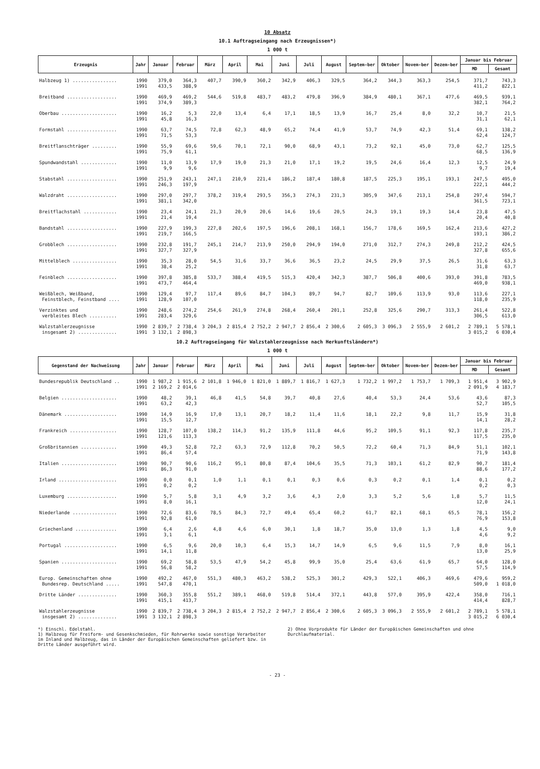10 Absatz
10.1 Auftragseingang nach Erzeugnissen*)
1 000 t
| Erzeugnis | Jahr | Januar | Februar | März | April | Mai | Juni | Juli | August | Septem-ber | Oktober | Novem-ber | Dezem-ber | Januar bis Februar | |
| --- | --- | --- | --- | --- | --- | --- | --- | --- | --- | --- | --- | --- | --- | --- | --- |
| | | | | | | | | | | | | | | MD | Gesamt |
| Halbzeug 1) ................ | 1990 1991 | 379,0 433,5 | 364,3 388,9 | 407,7 | 390,9 | 360,2 | 342,9 | 406,3 | 329,5 | 364,2 | 344,3 | 363,3 | 254,5 | 371,7 411,2 | 743,3 822,1 |
| Breitband .................. | 1990 1991 | 469,9 374,9 | 469,2 389,3 | 544,6 | 519,8 | 483,7 | 483,2 | 479,8 | 396,9 | 384,9 | 480,1 | 367,1 | 477,6 | 469,5 382,1 | 939,1 764,2 |
| Oberbau .................... | 1990 1991 | 16,2 45,8 | 5,3 16,3 | 22,0 | 13,4 | 6,4 | 17,1 | 18,5 | 13,9 | 16,7 | 25,4 | 8,0 | 32,2 | 10,7 31,1 | 21,5 62,1 |
| Formstahl .................. | 1990 1991 | 63,7 71,5 | 74,5 53,3 | 72,8 | 62,3 | 48,9 | 65,2 | 74,4 | 41,9 | 53,7 | 74,9 | 42,3 | 51,4 | 69,1 62,4 | 138,2 124,7 |
| Breitflanschträger ......... | 1990 1991 | 55,9 75,9 | 69,6 61,1 | 59,6 | 70,1 | 72,1 | 90,0 | 68,9 | 43,1 | 73,2 | 92,1 | 45,0 | 73,0 | 62,7 68,5 | 125,5 136,9 |
| Spundwandstahl ............. | 1990 1991 | 11,0 9,9 | 13,9 9,6 | 17,9 | 19,0 | 21,3 | 21,0 | 17,1 | 19,2 | 19,5 | 24,6 | 16,4 | 12,3 | 12,5 9,7 | 24,9 19,4 |
| Stabstahl .................. | 1990 1991 | 251,9 246,3 | 243,1 197,9 | 247,1 | 210,9 | 221,4 | 186,2 | 187,4 | 180,8 | 187,5 | 225,3 | 195,1 | 193,1 | 247,5 222,1 | 495,0 444,2 |
| Walzdraht .................. | 1990 1991 | 297,0 381,1 | 297,7 342,0 | 378,2 | 319,4 | 293,5 | 356,3 | 274,3 | 231,3 | 305,9 | 347,6 | 213,1 | 254,8 | 297,4 361,5 | 594,7 723,1 |
| Breitflachstahl ............ | 1990 1991 | 23,4 21,4 | 24,1 19,4 | 21,3 | 20,9 | 20,6 | 14,6 | 19,6 | 20,5 | 24,3 | 19,1 | 19,3 | 14,4 | 23,8 20,4 | 47,5 40,8 |
| Bandstahl .................. | 1990 1991 | 227,9 219,7 | 199,3 166,5 | 227,8 | 202,6 | 197,5 | 196,6 | 208,1 | 168,1 | 156,7 | 178,6 | 169,5 | 162,4 | 213,6 193,1 | 427,2 386,2 |
| Grobblech .................. | 1990 1991 | 232,8 327,7 | 191,7 327,9 | 245,1 | 214,7 | 213,9 | 250,0 | 294,9 | 194,0 | 271,0 | 312,7 | 274,3 | 249,8 | 212,2 327,8 | 424,5 655,6 |
| Mittelblech ................ | 1990 1991 | 35,3 38,4 | 28,0 25,2 | 54,5 | 31,6 | 33,7 | 36,6 | 36,5 | 23,2 | 24,5 | 29,9 | 37,5 | 26,5 | 31,6 31,8 | 63,3 63,7 |
| Feinblech .................. | 1990 1991 | 397,8 473,7 | 385,8 464,4 | 533,7 | 388,4 | 419,5 | 515,3 | 420,4 | 342,3 | 387,7 | 506,8 | 400,6 | 393,0 | 391,8 469,0 | 783,5 938,1 |
| Weißblech, Weißband, Feinstblech, Feinstband .... | 1990 1991 | 129,4 128,9 | 97,7 107,0 | 117,4 | 89,6 | 84,7 | 104,3 | 89,7 | 94,7 | 82,7 | 109,6 | 113,9 | 93,0 | 113,6 118,0 | 227,1 235,9 |
| Verzinktes und verbleites Blech .......... | 1990 1991 | 248,6 283,4 | 274,2 329,6 | 254,6 | 261,9 | 274,8 | 268,4 | 260,4 | 201,1 | 252,8 | 325,6 | 290,7 | 313,3 | 261,4 306,5 | 522,8 613,0 |
| Walzstahlerzeugnisse insgesamt 2) .............. | 1990 1991 | 2 839,7 3 132,1 | 2 738,4 2 898,3 | 3 204,3 | 2 815,4 | 2 752,2 | 2 947,7 | 2 856,4 | 2 300,6 | 2 605,3 | 3 096,3 | 2 555,9 | 2 601,2 | 2 789,1 3 015,2 | 5 578,1 6 030,4 |
10.2 Auftragseingang für Walzstahlerzeugnisse nach Herkunftsländern*)
1 000 t
| Gegenstand der Nachweisung | Jahr | Januar | Februar | März | April | Mai | Juni | Juli | August | Septem-ber | Oktober | Novem-ber | Dezem-ber | Januar bis Februar | |
| --- | --- | --- | --- | --- | --- | --- | --- | --- | --- | --- | --- | --- | --- | --- | --- |
| | | | | | | | | | | | | | | MD | Gesamt |
| Bundesrepublik Deutschland .. | 1990 1991 | 1 987,2 2 169,2 | 1 915,6 2 014,6 | 2 101,8 | 1 946,0 | 1 821,0 | 1 889,7 | 1 816,7 | 1 627,3 | 1 732,2 | 1 997,2 | 1 753,7 | 1 709,3 | 1 951,4 2 091,9 | 3 902,9 4 183,7 |
| Belgien .................... | 1990 1991 | 48,2 63,2 | 39,1 42,3 | 46,8 | 41,5 | 54,8 | 39,7 | 40,8 | 27,6 | 40,4 | 53,3 | 24,4 | 53,6 | 43,6 52,7 | 87,3 105,5 |
| Dänemark ................... | 1990 1991 | 14,9 15,5 | 16,9 12,7 | 17,0 | 13,1 | 20,7 | 18,2 | 11,4 | 11,6 | 18,1 | 22,2 | 9,8 | 11,7 | 15,9 14,1 | 31,8 28,2 |
| Frankreich ................. | 1990 1991 | 128,7 121,6 | 107,0 113,3 | 138,2 | 114,3 | 91,2 | 135,9 | 111,8 | 44,6 | 95,2 | 109,5 | 91,1 | 92,3 | 117,8 117,5 | 235,7 235,0 |
| Großbritannien ............. | 1990 1991 | 49,3 86,4 | 52,8 57,4 | 72,2 | 63,3 | 72,9 | 112,8 | 70,2 | 50,5 | 72,2 | 60,4 | 71,3 | 84,9 | 51,1 71,9 | 102,1 143,8 |
| Italien .................... | 1990 1991 | 90,7 86,3 | 90,6 91,0 | 116,2 | 95,1 | 80,8 | 87,4 | 104,6 | 35,5 | 71,3 | 103,1 | 61,2 | 82,9 | 90,7 88,6 | 181,4 177,2 |
| Irland ..................... | 1990 1991 | 0,0 0,2 | 0,1 0,2 | 1,0 | 1,1 | 0,1 | 0,1 | 0,3 | 0,6 | 0,3 | 0,2 | 0,1 | 1,4 | 0,1 0,2 | 0,2 0,3 |
| Luxemburg .................. | 1990 1991 | 5,7 8,0 | 5,8 16,1 | 3,1 | 4,9 | 3,2 | 3,6 | 4,3 | 2,0 | 3,3 | 5,2 | 5,6 | 1,8 | 5,7 12,0 | 11,5 24,1 |
| Niederlande ................ | 1990 1991 | 72,6 92,8 | 83,6 61,0 | 78,5 | 84,3 | 72,7 | 49,4 | 65,4 | 60,2 | 61,7 | 82,1 | 68,1 | 65,5 | 78,1 76,9 | 156,2 153,8 |
| Griechenland ............... | 1990 1991 | 6,4 3,1 | 2,6 6,1 | 4,8 | 4,6 | 6,0 | 30,1 | 1,8 | 18,7 | 35,0 | 13,0 | 1,3 | 1,8 | 4,5 4,6 | 9,0 9,2 |
| Portugal ................... | 1990 1991 | 6,5 14,1 | 9,6 11,8 | 20,0 | 10,3 | 6,4 | 15,3 | 14,7 | 14,9 | 6,5 | 9,6 | 11,5 | 7,9 | 8,0 13,0 | 16,1 25,9 |
| Spanien .................... | 1990 1991 | 69,2 56,8 | 58,8 58,2 | 53,5 | 47,9 | 54,2 | 45,8 | 99,9 | 35,0 | 25,4 | 63,6 | 61,9 | 65,7 | 64,0 57,5 | 128,0 114,9 |
| Europ. Gemeinschaften ohne Bundesrep. Deutschland ..... | 1990 1991 | 492,2 547,8 | 467,0 470,1 | 551,3 | 480,3 | 463,2 | 538,2 | 525,3 | 301,2 | 429,3 | 522,1 | 406,3 | 469,6 | 479,6 509,0 | 959,2 1 018,0 |
| Dritte Länder .............. | 1990 1991 | 360,3 415,1 | 355,8 413,7 | 551,2 | 389,1 | 468,0 | 519,8 | 514,4 | 372,1 | 443,8 | 577,0 | 395,9 | 422,4 | 358,0 414,4 | 716,1 828,7 |
| Walzstahlerzeugnisse insgesamt 2) .............. | 1990 1991 | 2 839,7 3 132,1 | 2 738,4 2 898,3 | 3 204,3 | 2 815,4 | 2 752,2 | 2 947,7 | 2 856,4 | 2 300,6 | 2 605,3 | 3 096,3 | 2 555,9 | 2 601,2 | 2 789,1 3 015,2 | 5 578,1 6 030,4 |
*) Einschl. Edelstahl.
1) Halbzeug für Freiform- und Gesenkschmieden, für Rohrwerke sowie sonstige Verarbeiter im Inland und Halbzeug, das in Länder der Europäischen Gemeinschaften geliefert bzw. in Dritte Länder ausgeführt wird.
2) Ohne Vorprodukte für Länder der Europäischen Gemeinschaften und ohne Durchlaufmaterial.
- 23 -